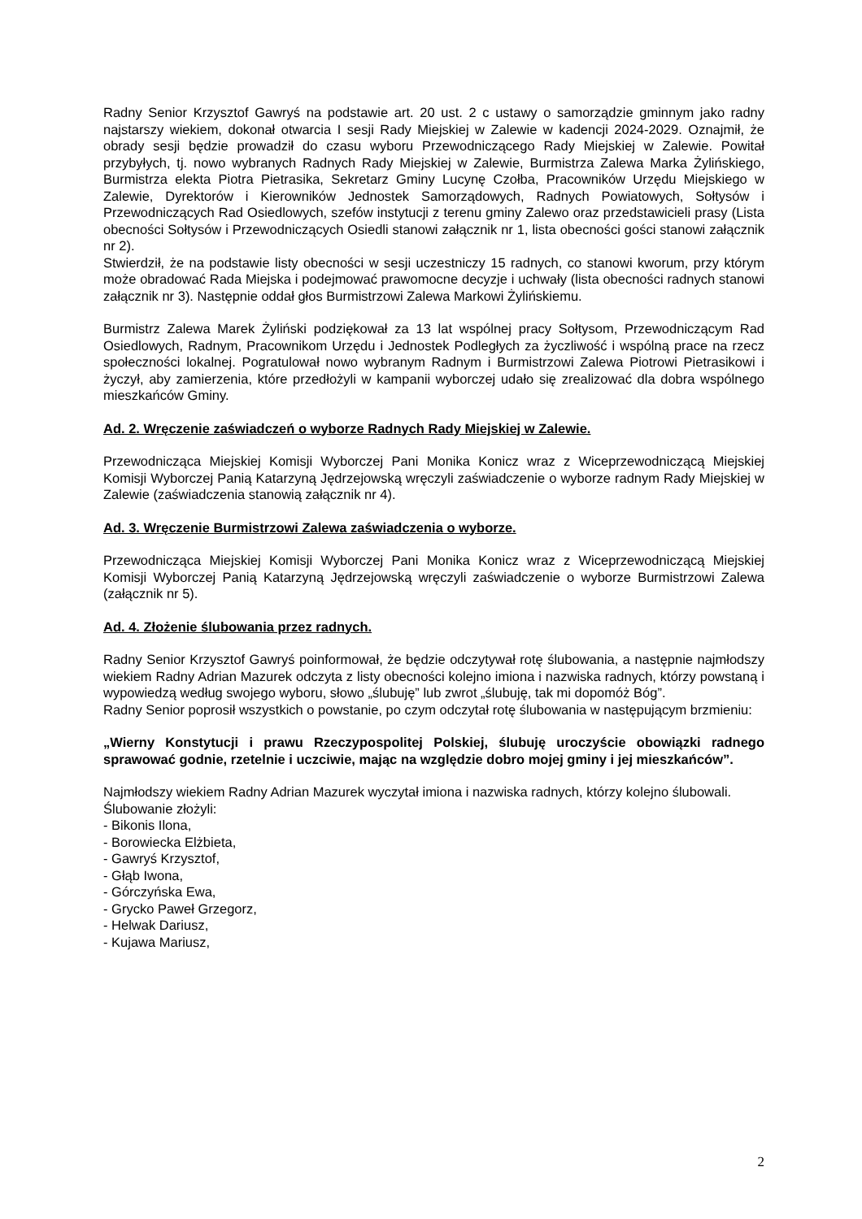Radny Senior Krzysztof Gawryś na podstawie art. 20 ust. 2 c ustawy o samorządzie gminnym jako radny najstarszy wiekiem, dokonał otwarcia I sesji Rady Miejskiej w Zalewie w kadencji 2024-2029. Oznajmił, że obrady sesji będzie prowadził do czasu wyboru Przewodniczącego Rady Miejskiej w Zalewie. Powitał przybyłych, tj. nowo wybranych Radnych Rady Miejskiej w Zalewie, Burmistrza Zalewa Marka Żylińskiego, Burmistrza elekta Piotra Pietrasika, Sekretarz Gminy Lucynę Czołba, Pracowników Urzędu Miejskiego w Zalewie, Dyrektorów i Kierowników Jednostek Samorządowych, Radnych Powiatowych, Sołtysów i Przewodniczących Rad Osiedlowych, szefów instytucji z terenu gminy Zalewo oraz przedstawicieli prasy (Lista obecności Sołtysów i Przewodniczących Osiedli stanowi załącznik nr 1, lista obecności gości stanowi załącznik nr 2).
Stwierdził, że na podstawie listy obecności w sesji uczestniczy 15 radnych, co stanowi kworum, przy którym może obradować Rada Miejska i podejmować prawomocne decyzje i uchwały (lista obecności radnych stanowi załącznik nr 3). Następnie oddał głos Burmistrzowi Zalewa Markowi Żylińskiemu.
Burmistrz Zalewa Marek Żyliński podziękował za 13 lat wspólnej pracy Sołtysom, Przewodniczącym Rad Osiedlowych, Radnym, Pracownikom Urzędu i Jednostek Podległych za życzliwość i wspólną prace na rzecz społeczności lokalnej. Pogratulował nowo wybranym Radnym i Burmistrzowi Zalewa Piotrowi Pietrasikowi i życzył, aby zamierzenia, które przedłożyli w kampanii wyborczej udało się zrealizować dla dobra wspólnego mieszkańców Gminy.
Ad. 2. Wręczenie zaświadczeń o wyborze Radnych Rady Miejskiej w Zalewie.
Przewodnicząca Miejskiej Komisji Wyborczej Pani Monika Konicz wraz z Wiceprzewodniczącą Miejskiej Komisji Wyborczej Panią Katarzyną Jędrzejowską wręczyli zaświadczenie o wyborze radnym Rady Miejskiej w Zalewie (zaświadczenia stanowią załącznik nr 4).
Ad. 3. Wręczenie Burmistrzowi Zalewa zaświadczenia o wyborze.
Przewodnicząca Miejskiej Komisji Wyborczej Pani Monika Konicz wraz z Wiceprzewodniczącą Miejskiej Komisji Wyborczej Panią Katarzyną Jędrzejowską wręczyli zaświadczenie o wyborze Burmistrzowi Zalewa (załącznik nr 5).
Ad. 4. Złożenie ślubowania przez radnych.
Radny Senior Krzysztof Gawryś poinformował, że będzie odczytywał rotę ślubowania, a następnie najmłodszy wiekiem Radny Adrian Mazurek odczyta z listy obecności kolejno imiona i nazwiska radnych, którzy powstaną i wypowiedzą według swojego wyboru, słowo „ślubuję” lub zwrot „ślubuję, tak mi dopomóż Bóg”.
Radny Senior poprosił wszystkich o powstanie, po czym odczytał rotę ślubowania w następującym brzmieniu:
„Wierny Konstytucji i prawu Rzeczypospolitej Polskiej, ślubuję uroczyście obowiązki radnego sprawować godnie, rzetelnie i uczciwie, mając na względzie dobro mojej gminy i jej mieszkańców”.
Najmłodszy wiekiem Radny Adrian Mazurek wyczytał imiona i nazwiska radnych, którzy kolejno ślubowali.
Ślubowanie złożyli:
- Bikonis Ilona,
- Borowiecka Elżbieta,
- Gawryś Krzysztof,
- Głąb Iwona,
- Górczyńska Ewa,
- Grycko Paweł Grzegorz,
- Helwak Dariusz,
- Kujawa Mariusz,
2